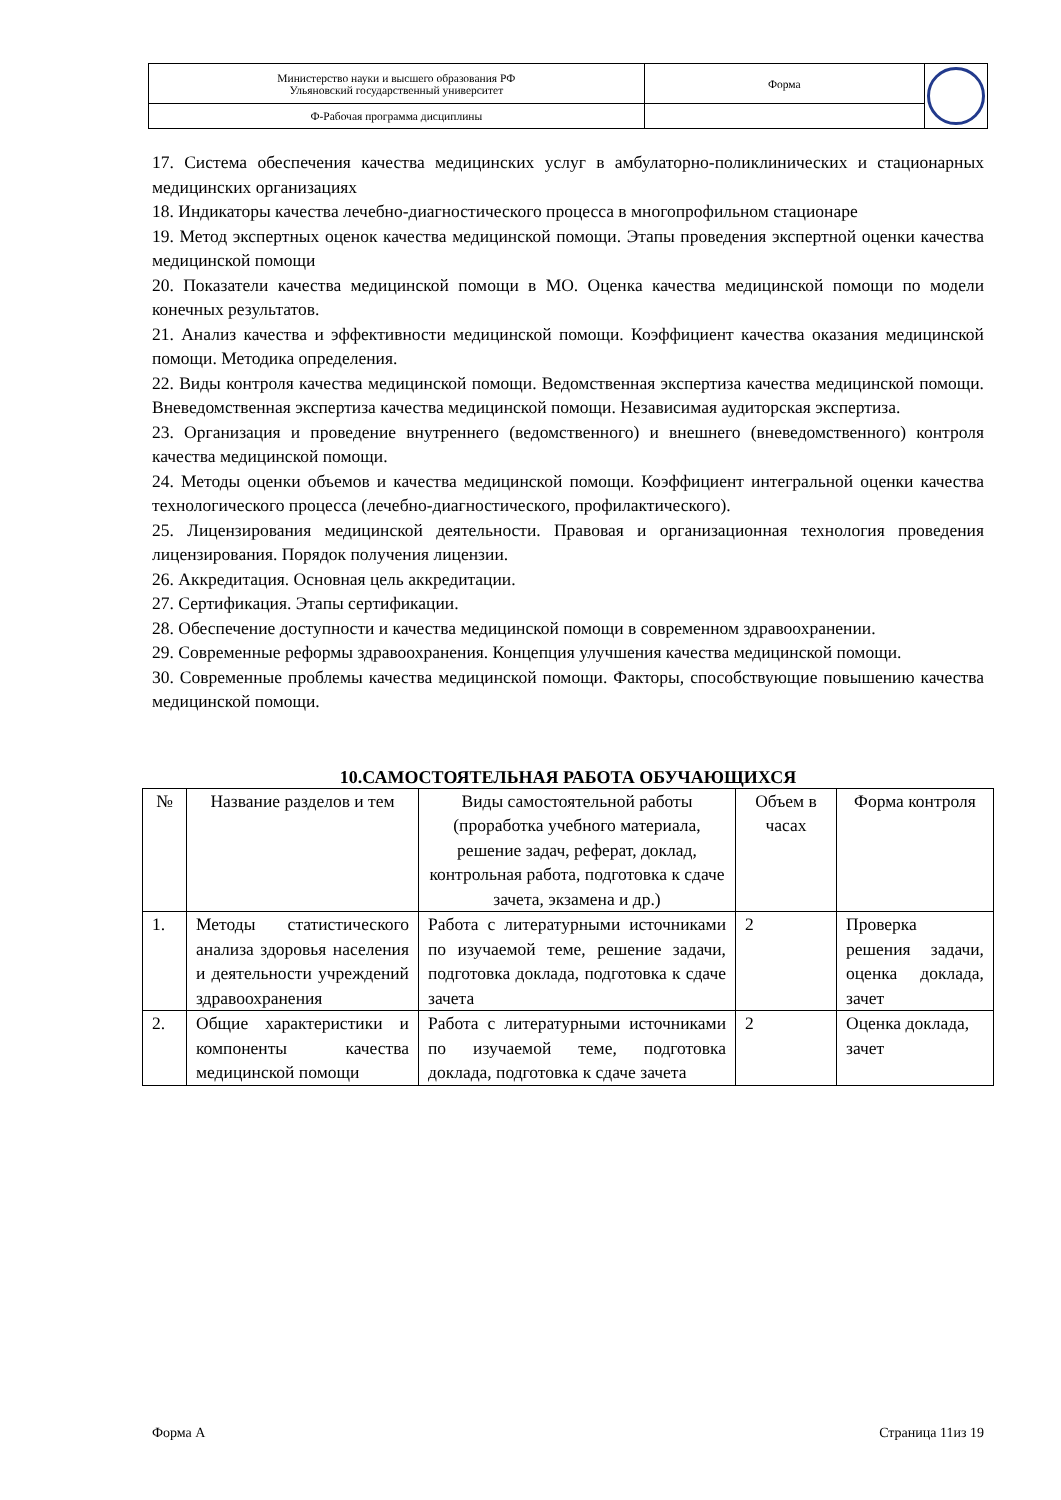| Министерство науки и высшего образования РФ Ульяновский государственный университет | Форма | |
| Ф-Рабочая программа дисциплины | | |
17. Система обеспечения качества медицинских услуг в амбулаторно-поликлинических и стационарных медицинских организациях
18. Индикаторы качества лечебно-диагностического процесса в многопрофильном стационаре
19. Метод экспертных оценок качества медицинской помощи. Этапы проведения экспертной оценки качества медицинской помощи
20. Показатели качества медицинской помощи в МО. Оценка качества медицинской помощи по модели конечных результатов.
21. Анализ качества и эффективности медицинской помощи. Коэффициент качества оказания медицинской помощи. Методика определения.
22. Виды контроля качества медицинской помощи. Ведомственная экспертиза качества медицинской помощи. Вневедомственная экспертиза качества медицинской помощи. Независимая аудиторская экспертиза.
23. Организация и проведение внутреннего (ведомственного) и внешнего (вневедомственного) контроля качества медицинской помощи.
24. Методы оценки объемов и качества медицинской помощи. Коэффициент интегральной оценки качества технологического процесса (лечебно-диагностического, профилактического).
25. Лицензирования медицинской деятельности. Правовая и организационная технология проведения лицензирования. Порядок получения лицензии.
26. Аккредитация. Основная цель аккредитации.
27. Сертификация. Этапы сертификации.
28. Обеспечение доступности и качества медицинской помощи в современном здравоохранении.
29. Современные реформы здравоохранения. Концепция улучшения качества медицинской помощи.
30. Современные проблемы качества медицинской помощи. Факторы, способствующие повышению качества медицинской помощи.
10.САМОСТОЯТЕЛЬНАЯ РАБОТА ОБУЧАЮЩИХСЯ
| № | Название разделов и тем | Виды самостоятельной работы (проработка учебного материала, решение задач, реферат, доклад, контрольная работа, подготовка к сдаче зачета, экзамена и др.) | Объем в часах | Форма контроля |
| 1. | Методы статистического анализа здоровья населения и деятельности учреждений здравоохранения | Работа с литературными источниками по изучаемой теме, решение задачи, подготовка доклада, подготовка к сдаче зачета | 2 | Проверка решения задачи, оценка доклада, зачет |
| 2. | Общие характеристики и компоненты качества медицинской помощи | Работа с литературными источниками по изучаемой теме, подготовка доклада, подготовка к сдаче зачета | 2 | Оценка доклада, зачет |
Форма А Страница 11из 19